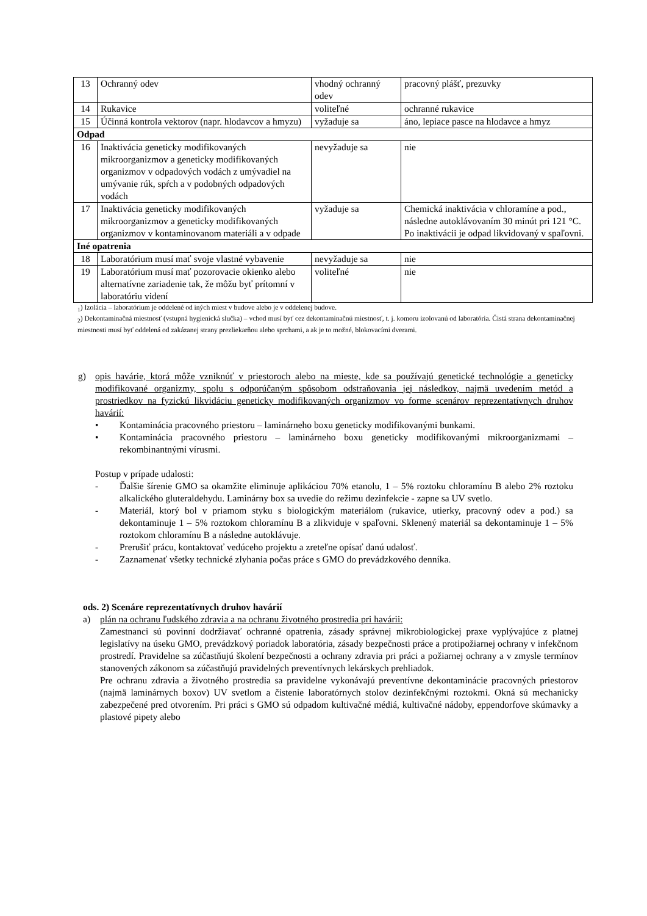| 13 | Ochranný odev | vhodný ochranný odev | pracovný plášť, prezuvky |
| 14 | Rukavice | voliteľné | ochranné rukavice |
| 15 | Účinná kontrola vektorov (napr. hlodavcov a hmyzu) | vyžaduje sa | áno, lepiace pasce na hlodavce a hmyz |
| Odpad | | | |
| 16 | Inaktivácia geneticky modifikovaných mikroorganizmov a geneticky modifikovaných organizmov v odpadových vodách z umývadiel na umývanie rúk, spŕch a v podobných odpadových vodách | nevyžaduje sa | nie |
| 17 | Inaktivácia geneticky modifikovaných mikroorganizmov a geneticky modifikovaných organizmov v kontaminovanom materiáli a v odpade | vyžaduje sa | Chemická inaktivácia v chloramíne a pod., následne autoklávovaním 30 minút pri 121 °C. Po inaktivácii je odpad likvidovaný v spaľovni. |
| Iné opatrenia | | | |
| 18 | Laboratórium musí mať svoje vlastné vybavenie | nevyžaduje sa | nie |
| 19 | Laboratórium musí mať pozorovacie okienko alebo alternatívne zariadenie tak, že môžu byť prítomní v laboratóriu videní | voliteľné | nie |
<sub>1</sub>) Izolácia – laboratórium je oddelené od iných miest v budove alebo je v oddelenej budove.
<sub>2</sub>) Dekontaminačná miestnosť (vstupná hygienická slučka) – vchod musí byť cez dekontaminačnú miestnosť, t. j. komoru izolovanú od laboratória. Čistá strana dekontaminačnej miestnosti musí byť oddelená od zakázanej strany prezliekarňou alebo sprchami, a ak je to možné, blokovacími dverami.
g) opis havárie, ktorá môže vzniknúť v priestoroch alebo na mieste, kde sa používajú genetické technológie a geneticky modifikované organizmy, spolu s odporúčaným spôsobom odstraňovania jej následkov, najmä uvedením metód a prostriedkov na fyzickú likvidáciu geneticky modifikovaných organizmov vo forme scenárov reprezentatívnych druhov havárií:
• Kontaminácia pracovného priestoru – laminárneho boxu geneticky modifikovanými bunkami.
• Kontaminácia pracovného priestoru – laminárneho boxu geneticky modifikovanými mikroorganizmami – rekombinantnými vírusmi.
Postup v prípade udalosti:
- Ďalšie šírenie GMO sa okamžite eliminuje aplikáciou 70% etanolu, 1 – 5% roztoku chloramínu B alebo 2% roztoku alkalického gluteraldehydu. Laminárny box sa uvedie do režimu dezinfekcie - zapne sa UV svetlo.
- Materiál, ktorý bol v priamom styku s biologickým materiálom (rukavice, utierky, pracovný odev a pod.) sa dekontaminuje 1 – 5% roztokom chloramínu B a zlikviduje v spaľovni. Sklenený materiál sa dekontaminuje 1 – 5% roztokom chloramínu B a následne autoklávuje.
- Prerušiť prácu, kontaktovať vedúceho projektu a zreteľne opísať danú udalosť.
- Zaznamenať všetky technické zlyhania počas práce s GMO do prevádzkového denníka.
ods. 2) Scenáre reprezentatívnych druhov havárií
a) plán na ochranu ľudského zdravia a na ochranu životného prostredia pri havárii:
Zamestnanci sú povinní dodržiavať ochranné opatrenia, zásady správnej mikrobiologickej praxe vyplývajúce z platnej legislatívy na úseku GMO, prevádzkový poriadok laboratória, zásady bezpečnosti práce a protipožiarnej ochrany v infekčnom prostredí. Pravidelne sa zúčastňujú školení bezpečnosti a ochrany zdravia pri práci a požiarnej ochrany a v zmysle termínov stanovených zákonom sa zúčastňujú pravidelných preventívnych lekárskych prehliadok.
Pre ochranu zdravia a životného prostredia sa pravidelne vykonávajú preventívne dekontaminácie pracovných priestorov (najmä laminárnych boxov) UV svetlom a čistenie laboratórnych stolov dezinfekčnými roztokmi. Okná sú mechanicky zabezpečené pred otvorením. Pri práci s GMO sú odpadom kultivačné médiá, kultivačné nádoby, eppendorfove skúmavky a plastové pipety alebo